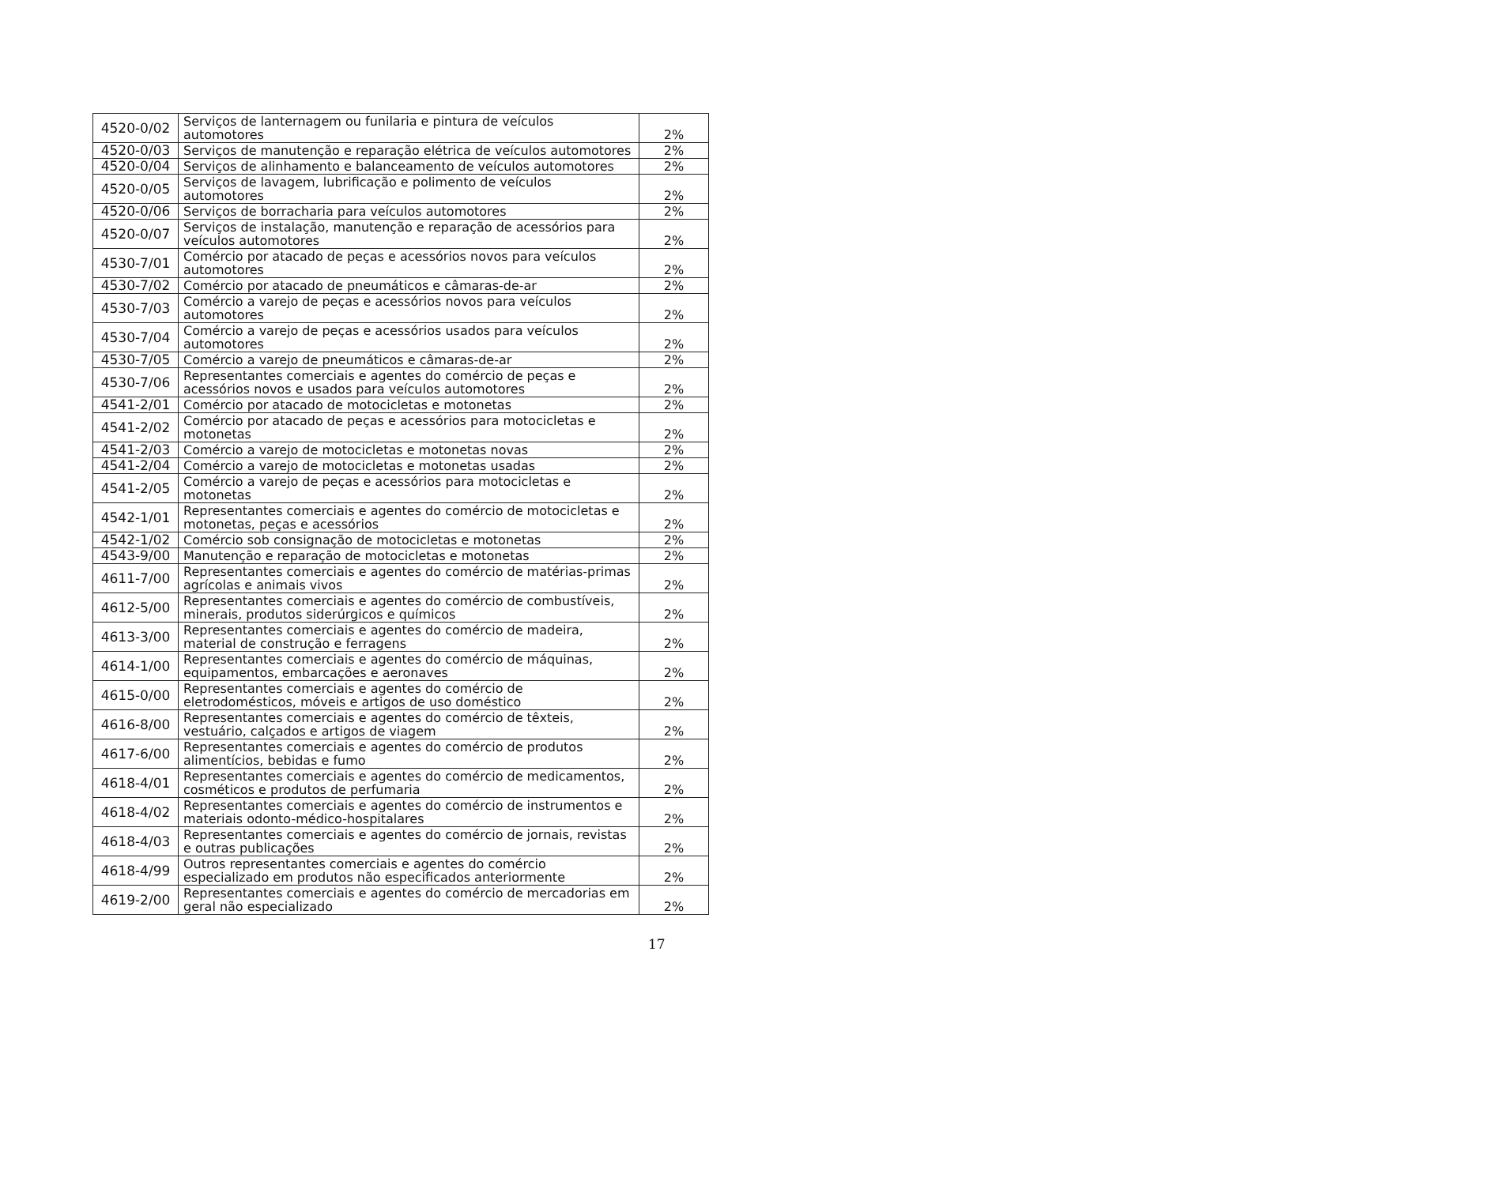| 4520-0/02 | Serviços de lanternagem ou funilaria e pintura de veículos automotores | 2% |
| 4520-0/03 | Serviços de manutenção e reparação elétrica de veículos automotores | 2% |
| 4520-0/04 | Serviços de alinhamento e balanceamento de veículos automotores | 2% |
| 4520-0/05 | Serviços de lavagem, lubrificação e polimento de veículos automotores | 2% |
| 4520-0/06 | Serviços de borracharia para veículos automotores | 2% |
| 4520-0/07 | Serviços de instalação, manutenção e reparação de acessórios para veículos automotores | 2% |
| 4530-7/01 | Comércio por atacado de peças e acessórios novos para veículos automotores | 2% |
| 4530-7/02 | Comércio por atacado de pneumáticos e câmaras-de-ar | 2% |
| 4530-7/03 | Comércio a varejo de peças e acessórios novos para veículos automotores | 2% |
| 4530-7/04 | Comércio a varejo de peças e acessórios usados para veículos automotores | 2% |
| 4530-7/05 | Comércio a varejo de pneumáticos e câmaras-de-ar | 2% |
| 4530-7/06 | Representantes comerciais e agentes do comércio de peças e acessórios novos e usados para veículos automotores | 2% |
| 4541-2/01 | Comércio por atacado de motocicletas e motonetas | 2% |
| 4541-2/02 | Comércio por atacado de peças e acessórios para motocicletas e motonetas | 2% |
| 4541-2/03 | Comércio a varejo de motocicletas e motonetas novas | 2% |
| 4541-2/04 | Comércio a varejo de motocicletas e motonetas usadas | 2% |
| 4541-2/05 | Comércio a varejo de peças e acessórios para motocicletas e motonetas | 2% |
| 4542-1/01 | Representantes comerciais e agentes do comércio de motocicletas e motonetas, peças e acessórios | 2% |
| 4542-1/02 | Comércio sob consignação de motocicletas e motonetas | 2% |
| 4543-9/00 | Manutenção e reparação de motocicletas e motonetas | 2% |
| 4611-7/00 | Representantes comerciais e agentes do comércio de matérias-primas agrícolas e animais vivos | 2% |
| 4612-5/00 | Representantes comerciais e agentes do comércio de combustíveis, minerais, produtos siderúrgicos e químicos | 2% |
| 4613-3/00 | Representantes comerciais e agentes do comércio de madeira, material de construção e ferragens | 2% |
| 4614-1/00 | Representantes comerciais e agentes do comércio de máquinas, equipamentos, embarcações e aeronaves | 2% |
| 4615-0/00 | Representantes comerciais e agentes do comércio de eletrodomésticos, móveis e artigos de uso doméstico | 2% |
| 4616-8/00 | Representantes comerciais e agentes do comércio de têxteis, vestuário, calçados e artigos de viagem | 2% |
| 4617-6/00 | Representantes comerciais e agentes do comércio de produtos alimentícios, bebidas e fumo | 2% |
| 4618-4/01 | Representantes comerciais e agentes do comércio de medicamentos, cosméticos e produtos de perfumaria | 2% |
| 4618-4/02 | Representantes comerciais e agentes do comércio de instrumentos e materiais odonto-médico-hospitalares | 2% |
| 4618-4/03 | Representantes comerciais e agentes do comércio de jornais, revistas e outras publicações | 2% |
| 4618-4/99 | Outros representantes comerciais e agentes do comércio especializado em produtos não especificados anteriormente | 2% |
| 4619-2/00 | Representantes comerciais e agentes do comércio de mercadorias em geral não especializado | 2% |
17